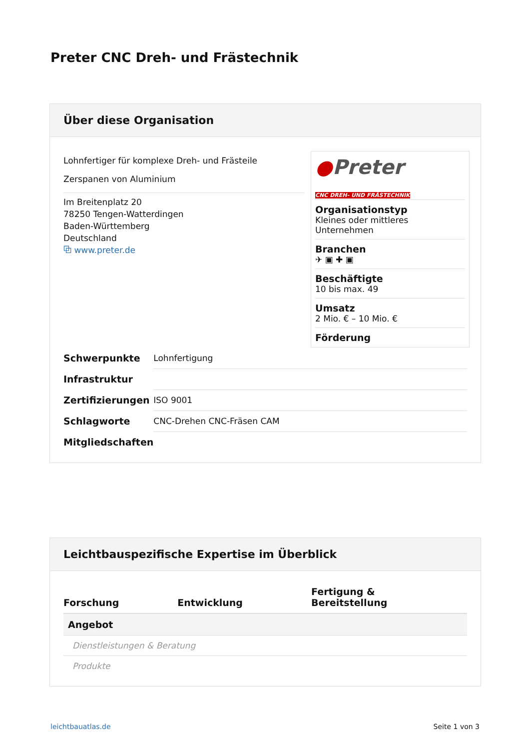Preter CNC Dreh- und Frästechnik
Über diese Organisation
Lohnfertiger für komplexe Dreh- und Frästeile
Zerspanen von Aluminium
Im Breitenplatz 20
78250 Tengen-Watterdingen
Baden-Württemberg
Deutschland
⧉ www.preter.de
●Preter
CNC DREH- UND FRÄSTECHNIK
Organisationstyp
Kleines oder mittleres Unternehmen
Branchen
✈ ▣ ✚ ▣
Beschäftigte
10 bis max. 49
Umsatz
2 Mio. € – 10 Mio. €
Förderung
| Schwerpunkte | Lohnfertigung |
| Infrastruktur | |
| Zertifizierungen | ISO 9001 |
| Schlagworte | CNC-Drehen CNC-Fräsen CAM |
| Mitgliedschaften | |
Leichtbauspezifische Expertise im Überblick
| | Forschung | Entwicklung | Fertigung & Bereitstellung |
| --- | --- | --- | --- |
| Angebot | | | |
| Dienstleistungen & Beratung | | | |
| Produkte | | | |
leichtbauatlas.de Seite 1 von 3